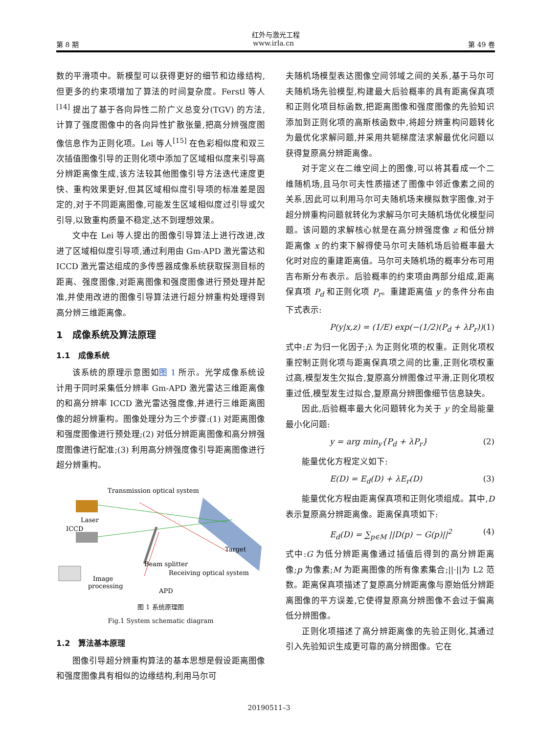红外与激光工程
第 8 期 www.irla.cn 第 49 卷
数的平滑项中。新模型可以获得更好的细节和边缘结构,但更多的约束项增加了算法的时间复杂度。Ferstl 等人<sup>[14]</sup> 提出了基于各向异性二阶广义总变分(TGV) 的方法,计算了强度图像中的各向异性扩散张量,把高分辨强度图像信息作为正则化项。Lei 等人<sup>[15]</sup> 在色彩相似度和双三次插值图像引导的正则化项中添加了区域相似度来引导高分辨距离像生成,该方法较其他图像引导方法迭代速度更快、重构效果更好,但其区域相似度引导项的标准差是固定的,对于不同距离图像,可能发生区域相似度过引导或欠引导,以致重构质量不稳定,达不到理想效果。
文中在 Lei 等人提出的图像引导算法上进行改进,改进了区域相似度引导项,通过利用由 Gm-APD 激光雷达和 ICCD 激光雷达组成的多传感器成像系统获取探测目标的距离、强度图像,对距离图像和强度图像进行预处理并配准,并使用改进的图像引导算法进行超分辨重构处理得到高分辨三维距离像。
1 成像系统及算法原理
1.1 成像系统
该系统的原理示意图如图 1 所示。光学成像系统设计用于同时采集低分辨率 Gm-APD 激光雷达三维距离像的和高分辨率 ICCD 激光雷达强度像,并进行三维距离图像的超分辨重构。图像处理分为三个步骤:(1) 对距离图像和强度图像进行预处理;(2) 对低分辨距离图像和高分辨强度图像进行配准;(3) 利用高分辨强度像引导距离图像进行超分辨重构。
Transmission optical system
Laser
ICCD
Target
Beam splitter
Receiving optical system
Image
processing
APD
图 1 系统原理图
Fig.1 System schematic diagram
1.2 算法基本原理
图像引导超分辨重构算法的基本思想是假设距离图像和强度图像具有相似的边缘结构,利用马尔可
夫随机场模型表达图像空间邻域之间的关系,基于马尔可夫随机场先验模型,构建最大后验概率的具有距离保真项和正则化项目标函数,把距离图像和强度图像的先验知识添加到正则化项的高斯核函数中,将超分辨重构问题转化为最优化求解问题,并采用共轭梯度法求解最优化问题以获得复原高分辨距离像。
对于定义在二维空间上的图像,可以将其看成一个二维随机场,且马尔可夫性质描述了图像中邻近像素之间的关系,因此可以利用马尔可夫随机场来模拟数字图像,对于超分辨重构问题就转化为求解马尔可夫随机场优化模型问题。该问题的求解核心就是在高分辨强度像 z 和低分辨距离像 x 的约束下解得使马尔可夫随机场后验概率最大化时对应的重建距离值。马尔可夫随机场的概率分布可用吉布斯分布表示。后验概率的约束项由两部分组成,距离保真项 P<sub>d</sub> 和正则化项 P<sub>r</sub>。重建距离值 y 的条件分布由下式表示:
P(y|x,z) = (1/E) exp(−(1/2)(P<sub>d</sub> + λP<sub>r</sub>)) (1)
式中:E 为归一化因子;λ 为正则化项的权重。正则化项权重控制正则化项与距离保真项之间的比重,正则化项权重过高,模型发生欠拟合,复原高分辨图像过平滑,正则化项权重过低,模型发生过拟合,复原高分辨图像细节信息缺失。
因此,后验概率最大化问题转化为关于 y 的全局能量最小化问题:
y = arg min<sub>y</sub>{P<sub>d</sub> + λP<sub>r</sub>} (2)
能量优化方程定义如下:
E(D) = E<sub>d</sub>(D) + λE<sub>r</sub>(D) (3)
能量优化方程由距离保真项和正则化项组成。其中,D 表示复原高分辨距离像。距离保真项如下:
E<sub>d</sub>(D) = ∑<sub>p∈M</sub> ||D(p) − G(p)||<sup>2</sup> (4)
式中:G 为低分辨距离像通过插值后得到的高分辨距离像;p 为像素;M 为距离图像的所有像素集合;||·||为 L2 范数。距离保真项描述了复原高分辨距离像与原始低分辨距离图像的平方误差,它使得复原高分辨图像不会过于偏离低分辨图像。
正则化项描述了高分辨距离像的先验正则化,其通过引入先验知识生成更可靠的高分辨图像。它在
20190511–3